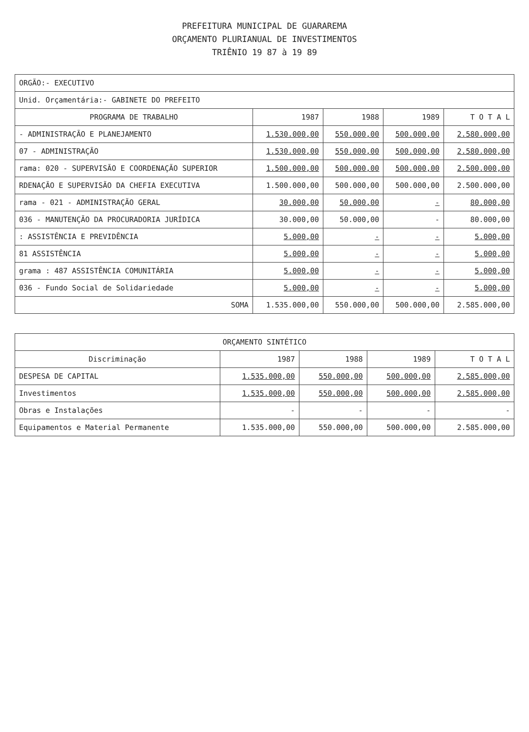PREFEITURA MUNICIPAL DE GUARAREMA
ORÇAMENTO PLURIANUAL DE INVESTIMENTOS
TRIÊNIO 19 87 à 19 89
| ORGÃO:- EXECUTIVO | | | | |
| Unid. Orçamentária:- GABINETE DO PREFEITO | | | | |
| PROGRAMA DE TRABALHO | 1987 | 1988 | 1989 | T O T A L |
| - ADMINISTRAÇÃO E PLANEJAMENTO | 1.530.000,00 | 550.000,00 | 500.000,00 | 2.580.000,00 |
| 07 - ADMINISTRAÇÃO | 1.530.000,00 | 550.000,00 | 500.000,00 | 2.580.000,00 |
| rama: 020 - SUPERVISÃO E COORDENAÇÃO SUPERIOR | 1.500.000,00 | 500.000,00 | 500.000,00 | 2.500.000,00 |
| RDENAÇÃO E SUPERVISÃO DA CHEFIA EXECUTIVA | 1.500.000,00 | 500.000,00 | 500.000,00 | 2.500.000,00 |
| rama - 021 - ADMINISTRAÇÃO GERAL | 30.000,00 | 50.000,00 | - | 80.000,00 |
| 036 - MANUTENÇÃO DA PROCURADORIA JURÍDICA | 30.000,00 | 50.000,00 | - | 80.000,00 |
| : ASSISTÊNCIA E PREVIDÊNCIA | 5.000,00 | - | - | 5.000,00 |
| 81 ASSISTÊNCIA | 5.000,00 | - | - | 5.000,00 |
| grama : 487 ASSISTÊNCIA COMUNITÁRIA | 5.000,00 | - | - | 5.000,00 |
| 036 - Fundo Social de Solidariedade | 5.000,00 | - | - | 5.000,00 |
| SOMA | 1.535.000,00 | 550.000,00 | 500.000,00 | 2.585.000,00 |
| ORÇAMENTO SINTÉTICO | | | | |
| Discriminação | 1987 | 1988 | 1989 | T O T A L |
| DESPESA DE CAPITAL | 1.535.000,00 | 550.000,00 | 500.000,00 | 2.585.000,00 |
| Investimentos | 1.535.000,00 | 550.000,00 | 500.000,00 | 2.585.000,00 |
| Obras e Instalações | - | - | - | - |
| Equipamentos e Material Permanente | 1.535.000,00 | 550.000,00 | 500.000,00 | 2.585.000,00 |